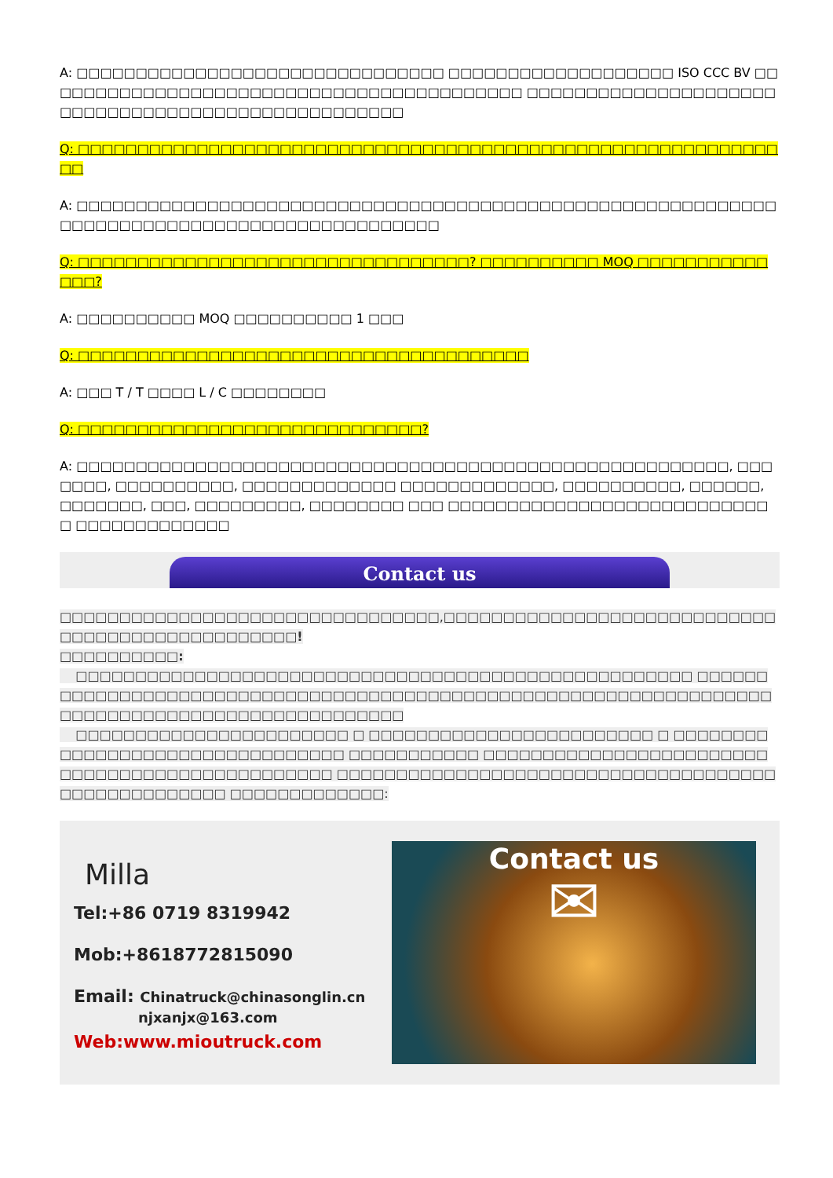A: □□□□□□□□□□□□□□□□□□□□□□□□□□□□□□□ □□□□□□□□□□□□□□□□□□□ ISO CCC BV □□□□□□□□□□□□□□□□□□□□□□□□□□□□□□□□□□□□□□□□□ □□□□□□□□□□□□□□□□□□□□□□□□□□□□□□□□□□□□□□□□□□□□□□□□□□
Q: □□□□□□□□□□□□□□□□□□□□□□□□□□□□□□□□□□□□□□□□□□□□□□□□□□□□□□□□□□□□□
A: □□□□□□□□□□□□□□□□□□□□□□□□□□□□□□□□□□□□□□□□□□□□□□□□□□□□□□□□□□□□□□□□□□□□□□□□□□□□□□□□□□□□□□□□□□□
Q: □□□□□□□□□□□□□□□□□□□□□□□□□□□□□□□□□? □□□□□□□□□□ MOQ □□□□□□□□□□□□□□?
A: □□□□□□□□□□ MOQ □□□□□□□□□□ 1 □□□
Q: □□□□□□□□□□□□□□□□□□□□□□□□□□□□□□□□□□□□□□
A: □□□ T / T □□□□ L / C □□□□□□□□
Q: □□□□□□□□□□□□□□□□□□□□□□□□□□□□□?
A: □□□□□□□□□□□□□□□□□□□□□□□□□□□□□□□□□□□□□□□□□□□□□□□□□□□□□□□, □□□□□□□, □□□□□□□□□□, □□□□□□□□□□□□□ □□□□□□□□□□□□□, □□□□□□□□□□, □□□□□□, □□□□□□□, □□□, □□□□□□□□□, □□□□□□□□ □□□ □□□□□□□□□□□□□□□□□□□□□□□□□□□□ □□□□□□□□□□□□□
Contact us
□□□□□□□□□□□□□□□□□□□□□□□□□□□□□□□□,□□□□□□□□□□□□□□□□□□□□□□□□□□□□□□□□□□□□□□□□□□□□□□□□!
□□□□□□□□□□:
□□□□□□□□□□□□□□□□□□□□□□□□□□□□□□□□□□□□□□□□□□□□□□□□□□□□ □□□□□□□□□□□□□□□□□□□□□□□□□□□□□□□□□□□□□□□□□□□□□□□□□□□□□□□□□□□□□□□□□□□□□□□□□□□□□□□□□□□□□□□□□□□□□□□
□□□□□□□□□□□□□□□□□□□□□□□ □ □□□□□□□□□□□□□□□□□□□□□□□□ □ □□□□□□□□□□□□□□□□□□□□□□□□□□□□□□□□ □□□□□□□□□□□ □□□□□□□□□□□□□□□□□□□□□□□□□□□□□□□□□□□□□□□□□□□□□□□ □□□□□□□□□□□□□□□□□□□□□□□□□□□□□□□□□□□□□□□□□□□□□□□□□□□ □□□□□□□□□□□□□:
Milla
Tel:+86 0719 8319942
Mob:+8618772815090
Email: Chinatruck@chinasonglin.cn
njxanjx@163.com
Web:www.mioutruck.com
Contact us
✉